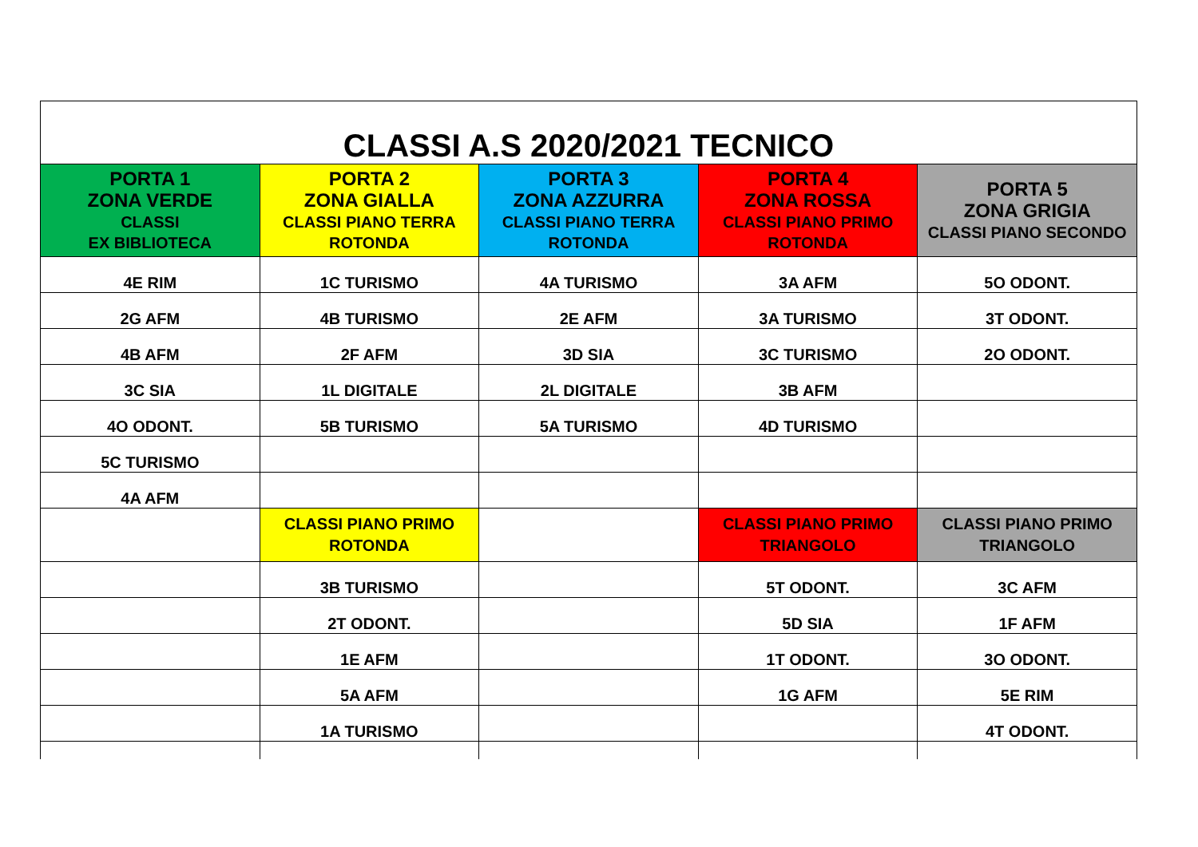| CLASSI A.S 2020/2021 TECNICO | | | | |
| PORTA 1 ZONA VERDE CLASSI EX BIBLIOTECA | PORTA 2 ZONA GIALLA CLASSI PIANO TERRA ROTONDA | PORTA 3 ZONA AZZURRA CLASSI PIANO TERRA ROTONDA | PORTA 4 ZONA ROSSA CLASSI PIANO PRIMO ROTONDA | PORTA 5 ZONA GRIGIA CLASSI PIANO SECONDO |
| 4E RIM | 1C TURISMO | 4A TURISMO | 3A AFM | 5O ODONT. |
| 2G AFM | 4B TURISMO | 2E AFM | 3A TURISMO | 3T ODONT. |
| 4B AFM | 2F AFM | 3D SIA | 3C TURISMO | 2O ODONT. |
| 3C SIA | 1L DIGITALE | 2L DIGITALE | 3B AFM | |
| 4O ODONT. | 5B TURISMO | 5A TURISMO | 4D TURISMO | |
| 5C TURISMO | | | | |
| 4A AFM | | | | |
| | CLASSI PIANO PRIMO ROTONDA | | CLASSI PIANO PRIMO TRIANGOLO | CLASSI PIANO PRIMO TRIANGOLO |
| | 3B TURISMO | | 5T ODONT. | 3C AFM |
| | 2T ODONT. | | 5D SIA | 1F AFM |
| | 1E AFM | | 1T ODONT. | 3O ODONT. |
| | 5A AFM | | 1G AFM | 5E RIM |
| | 1A TURISMO | | | 4T ODONT. |